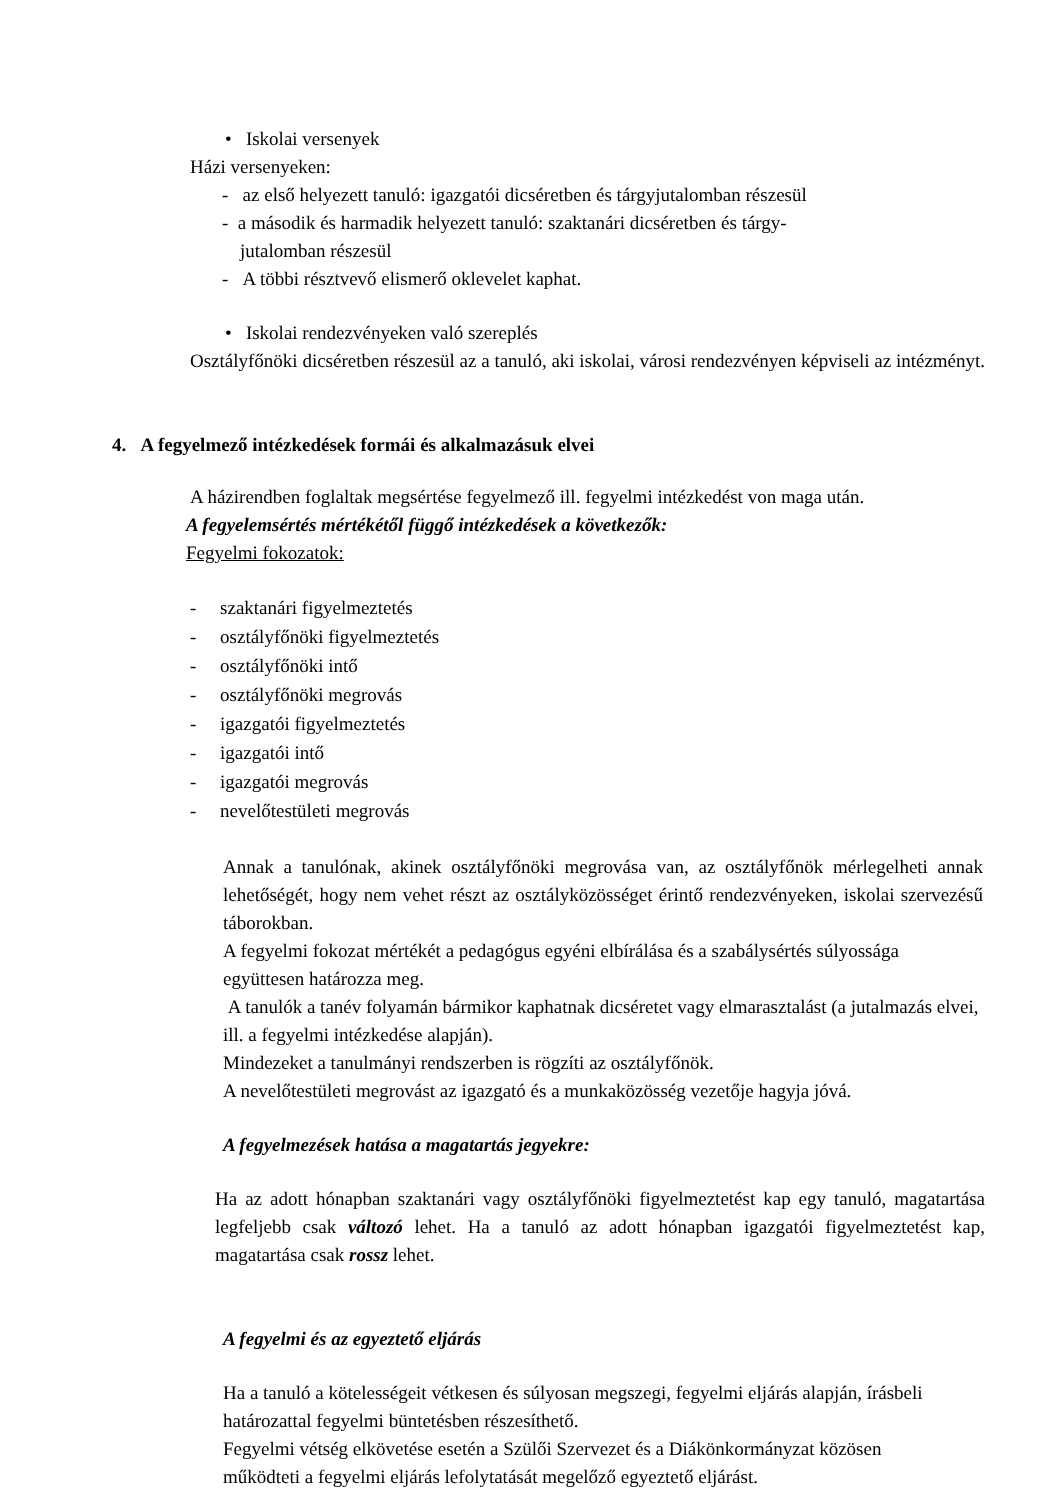• Iskolai versenyek
Házi versenyeken:
- az első helyezett tanuló: igazgatói dicséretben és tárgyjutalomban részesül
- a második és harmadik helyezett tanuló: szaktanári dicséretben és tárgy-
jutalomban részesül
- A többi résztvevő elismerő oklevelet kaphat.
• Iskolai rendezvényeken való szereplés
Osztályfőnöki dicséretben részesül az a tanuló, aki iskolai, városi rendezvényen képviseli az intézményt.
4. A fegyelmező intézkedések formái és alkalmazásuk elvei
A házirendben foglaltak megsértése fegyelmező ill. fegyelmi intézkedést von maga után.
A fegyelemsértés mértékétől függő intézkedések a következők:
Fegyelmi fokozatok:
- szaktanári figyelmeztetés
- osztályfőnöki figyelmeztetés
- osztályfőnöki intő
- osztályfőnöki megrovás
- igazgatói figyelmeztetés
- igazgatói intő
- igazgatói megrovás
- nevelőtestületi megrovás
Annak a tanulónak, akinek osztályfőnöki megrovása van, az osztályfőnök mérlegelheti annak lehetőségét, hogy nem vehet részt az osztályközösséget érintő rendezvényeken, iskolai szervezésű táborokban.
A fegyelmi fokozat mértékét a pedagógus egyéni elbírálása és a szabálysértés súlyossága együttesen határozza meg.
A tanulók a tanév folyamán bármikor kaphatnak dicséretet vagy elmarasztalást (a jutalmazás elvei, ill. a fegyelmi intézkedése alapján).
Mindezeket a tanulmányi rendszerben is rögzíti az osztályfőnök.
A nevelőtestületi megrovást az igazgató és a munkaközösség vezetője hagyja jóvá.
A fegyelmezések hatása a magatartás jegyekre:
Ha az adott hónapban szaktanári vagy osztályfőnöki figyelmeztetést kap egy tanuló, magatartása legfeljebb csak változó lehet. Ha a tanuló az adott hónapban igazgatói figyelmeztetést kap, magatartása csak rossz lehet.
A fegyelmi és az egyeztető eljárás
Ha a tanuló a kötelességeit vétkesen és súlyosan megszegi, fegyelmi eljárás alapján, írásbeli határozattal fegyelmi büntetésben részesíthető.
Fegyelmi vétség elkövetése esetén a Szülői Szervezet és a Diákönkormányzat közösen működteti a fegyelmi eljárás lefolytatását megelőző egyeztető eljárást.